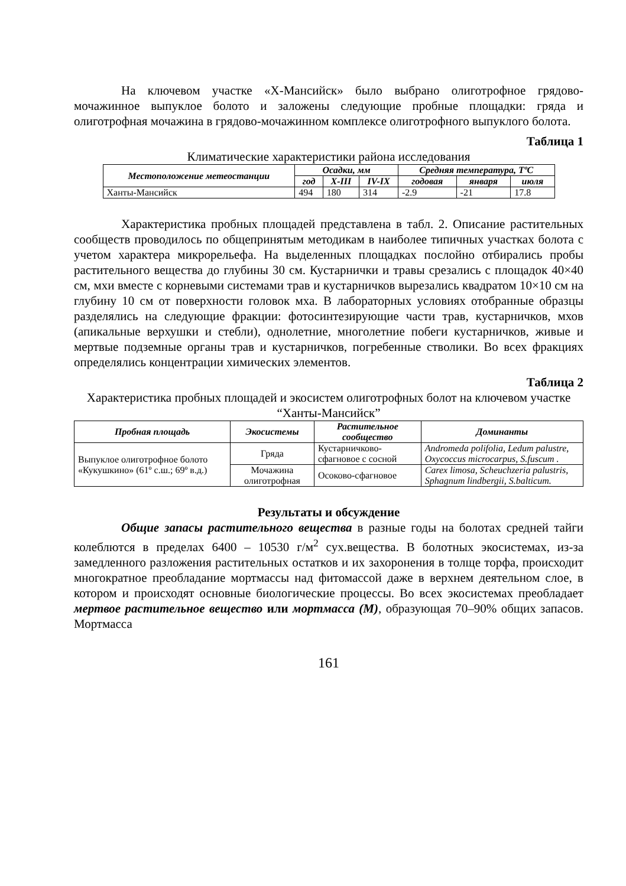На ключевом участке «Х-Мансийск» было выбрано олиготрофное грядово-мочажинное выпуклое болото и заложены следующие пробные площадки: гряда и олиготрофная мочажина в грядово-мочажинном комплексе олиготрофного выпуклого болота.
Таблица 1
Климатические характеристики района исследования
| Местоположение метеостанции | Осадки, мм | | | Средняя температура, ТºС | | |
| --- | --- | --- | --- | --- | --- | --- |
| | год | X-III | IV-IX | годовая | января | июля |
| Ханты-Мансийск | 494 | 180 | 314 | -2.9 | -21 | 17.8 |
Характеристика пробных площадей представлена в табл. 2. Описание растительных сообществ проводилось по общепринятым методикам в наиболее типичных участках болота с учетом характера микрорельефа. На выделенных площадках послойно отбирались пробы растительного вещества до глубины 30 см. Кустарнички и травы срезались с площадок 40×40 см, мхи вместе с корневыми системами трав и кустарничков вырезались квадратом 10×10 см на глубину 10 см от поверхности головок мха. В лабораторных условиях отобранные образцы разделялись на следующие фракции: фотосинтезирующие части трав, кустарничков, мхов (апикальные верхушки и стебли), однолетние, многолетние побеги кустарничков, живые и мертвые подземные органы трав и кустарничков, погребенные стволики. Во всех фракциях определялись концентрации химических элементов.
Таблица 2
Характеристика пробных площадей и экосистем олиготрофных болот на ключевом участке “Ханты-Мансийск”
| Пробная площадь | Экосистемы | Растительное сообщество | Доминанты |
| --- | --- | --- | --- |
| Выпуклое олиготрофное болото «Кукушкино» (61º с.ш.; 69º в.д.) | Гряда | Кустарничково-сфагновое с сосной | Andromeda polifolia, Ledum palustre, Oxycoccus microcarpus, S.fuscum . |
| | Мочажина олиготрофная | Осоково-сфагновое | Carex limosa, Scheuchzeria palustris, Sphagnum lindbergii, S.balticum. |
Результаты и обсуждение
Общие запасы растительного вещества в разные годы на болотах средней тайги колеблются в пределах 6400 – 10530 г/м<sup>2</sup> сух.вещества. В болотных экосистемах, из-за замедленного разложения растительных остатков и их захоронения в толще торфа, происходит многократное преобладание мортмассы над фитомассой даже в верхнем деятельном слое, в котором и происходят основные биологические процессы. Во всех экосистемах преобладает мертвое растительное вещество или мортмасса (М), образующая 70–90% общих запасов. Мортмасса
161